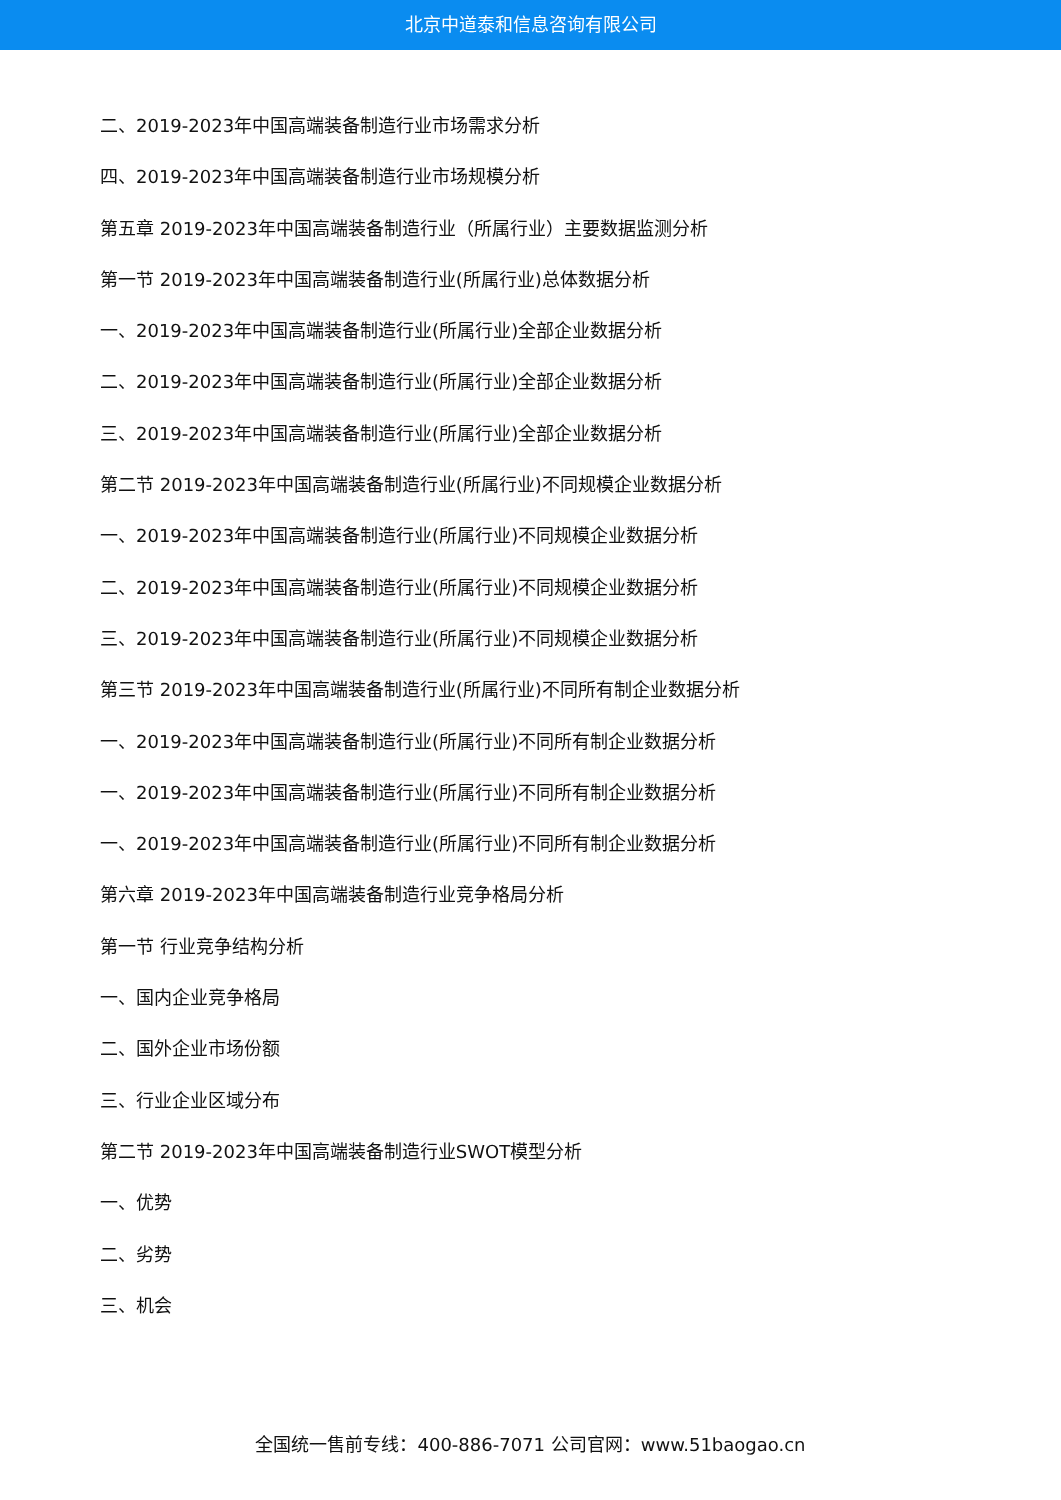北京中道泰和信息咨询有限公司
二、2019-2023年中国高端装备制造行业市场需求分析
四、2019-2023年中国高端装备制造行业市场规模分析
第五章 2019-2023年中国高端装备制造行业（所属行业）主要数据监测分析
第一节 2019-2023年中国高端装备制造行业(所属行业)总体数据分析
一、2019-2023年中国高端装备制造行业(所属行业)全部企业数据分析
二、2019-2023年中国高端装备制造行业(所属行业)全部企业数据分析
三、2019-2023年中国高端装备制造行业(所属行业)全部企业数据分析
第二节 2019-2023年中国高端装备制造行业(所属行业)不同规模企业数据分析
一、2019-2023年中国高端装备制造行业(所属行业)不同规模企业数据分析
二、2019-2023年中国高端装备制造行业(所属行业)不同规模企业数据分析
三、2019-2023年中国高端装备制造行业(所属行业)不同规模企业数据分析
第三节 2019-2023年中国高端装备制造行业(所属行业)不同所有制企业数据分析
一、2019-2023年中国高端装备制造行业(所属行业)不同所有制企业数据分析
一、2019-2023年中国高端装备制造行业(所属行业)不同所有制企业数据分析
一、2019-2023年中国高端装备制造行业(所属行业)不同所有制企业数据分析
第六章 2019-2023年中国高端装备制造行业竞争格局分析
第一节 行业竞争结构分析
一、国内企业竞争格局
二、国外企业市场份额
三、行业企业区域分布
第二节 2019-2023年中国高端装备制造行业SWOT模型分析
一、优势
二、劣势
三、机会
全国统一售前专线：400-886-7071 公司官网：www.51baogao.cn